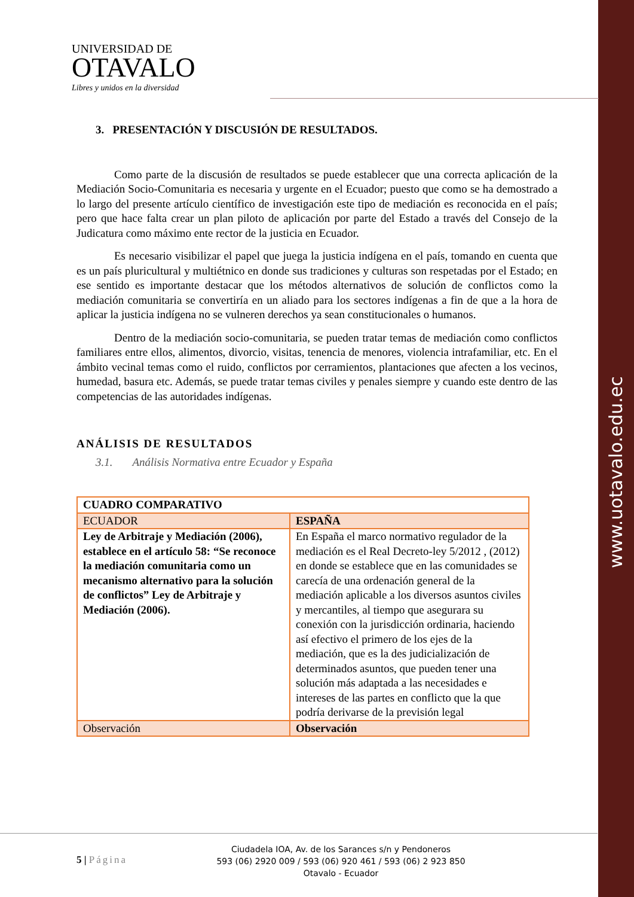www.uotavalo.edu.ec
UNIVERSIDAD DE
OTAVALO
Libres y unidos en la diversidad
3. PRESENTACIÓN Y DISCUSIÓN DE RESULTADOS.
Como parte de la discusión de resultados se puede establecer que una correcta aplicación de la Mediación Socio-Comunitaria es necesaria y urgente en el Ecuador; puesto que como se ha demostrado a lo largo del presente artículo científico de investigación este tipo de mediación es reconocida en el país; pero que hace falta crear un plan piloto de aplicación por parte del Estado a través del Consejo de la Judicatura como máximo ente rector de la justicia en Ecuador.
Es necesario visibilizar el papel que juega la justicia indígena en el país, tomando en cuenta que es un país pluricultural y multiétnico en donde sus tradiciones y culturas son respetadas por el Estado; en ese sentido es importante destacar que los métodos alternativos de solución de conflictos como la mediación comunitaria se convertiría en un aliado para los sectores indígenas a fin de que a la hora de aplicar la justicia indígena no se vulneren derechos ya sean constitucionales o humanos.
Dentro de la mediación socio-comunitaria, se pueden tratar temas de mediación como conflictos familiares entre ellos, alimentos, divorcio, visitas, tenencia de menores, violencia intrafamiliar, etc. En el ámbito vecinal temas como el ruido, conflictos por cerramientos, plantaciones que afecten a los vecinos, humedad, basura etc. Además, se puede tratar temas civiles y penales siempre y cuando este dentro de las competencias de las autoridades indígenas.
ANÁLISIS DE RESULTADOS
3.1. Análisis Normativa entre Ecuador y España
| CUADRO COMPARATIVO | |
| ECUADOR | ESPAÑA |
| Ley de Arbitraje y Mediación (2006), establece en el artículo 58: “Se reconoce la mediación comunitaria como un mecanismo alternativo para la solución de conflictos” Ley de Arbitraje y Mediación (2006). | En España el marco normativo regulador de la mediación es el Real Decreto-ley 5/2012 , (2012) en donde se establece que en las comunidades se carecía de una ordenación general de la mediación aplicable a los diversos asuntos civiles y mercantiles, al tiempo que asegurara su conexión con la jurisdicción ordinaria, haciendo así efectivo el primero de los ejes de la mediación, que es la des judicialización de determinados asuntos, que pueden tener una solución más adaptada a las necesidades e intereses de las partes en conflicto que la que podría derivarse de la previsión legal |
| Observación | Observación |
5 | Página
Ciudadela IOA, Av. de los Sarances s/n y Pendoneros
593 (06) 2920 009 / 593 (06) 920 461 / 593 (06) 2 923 850
Otavalo - Ecuador